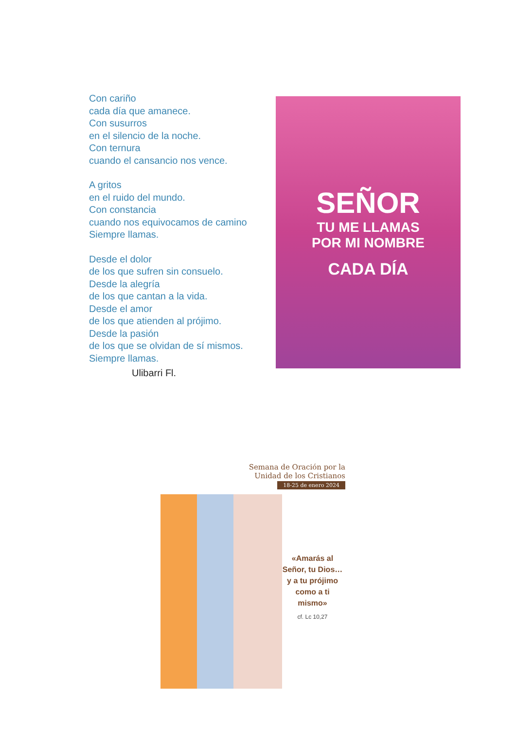Con cariño
cada día que amanece.
Con susurros
en el silencio de la noche.
Con ternura
cuando el cansancio nos vence.
A gritos
en el ruido del mundo.
Con constancia
cuando nos equivocamos de camino
Siempre llamas.
Desde el dolor
de los que sufren sin consuelo.
Desde la alegría
de los que cantan a la vida.
Desde el amor
de los que atienden al prójimo.
Desde la pasión
de los que se olvidan de sí mismos.
Siempre llamas.
Ulibarri Fl.
SEÑOR
TU ME LLAMAS
POR MI NOMBRE
CADA DÍA
Semana de Oración por la
Unidad de los Cristianos
18-25 de enero 2024
«Amarás al Señor, tu Dios… y a tu prójimo como a ti mismo»
cf. Lc 10,27